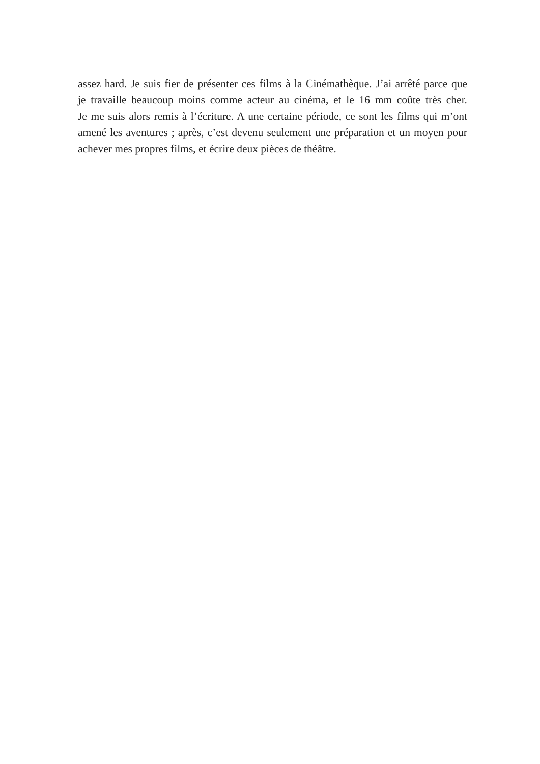assez hard. Je suis fier de présenter ces films à la Cinémathèque. J’ai arrêté parce que
je travaille beaucoup moins comme acteur au cinéma, et le 16 mm coûte très cher.
Je me suis alors remis à l’écriture. A une certaine période, ce sont les films qui m’ont
amené les aventures ; après, c’est devenu seulement une préparation et un moyen pour
achever mes propres films, et écrire deux pièces de théâtre.